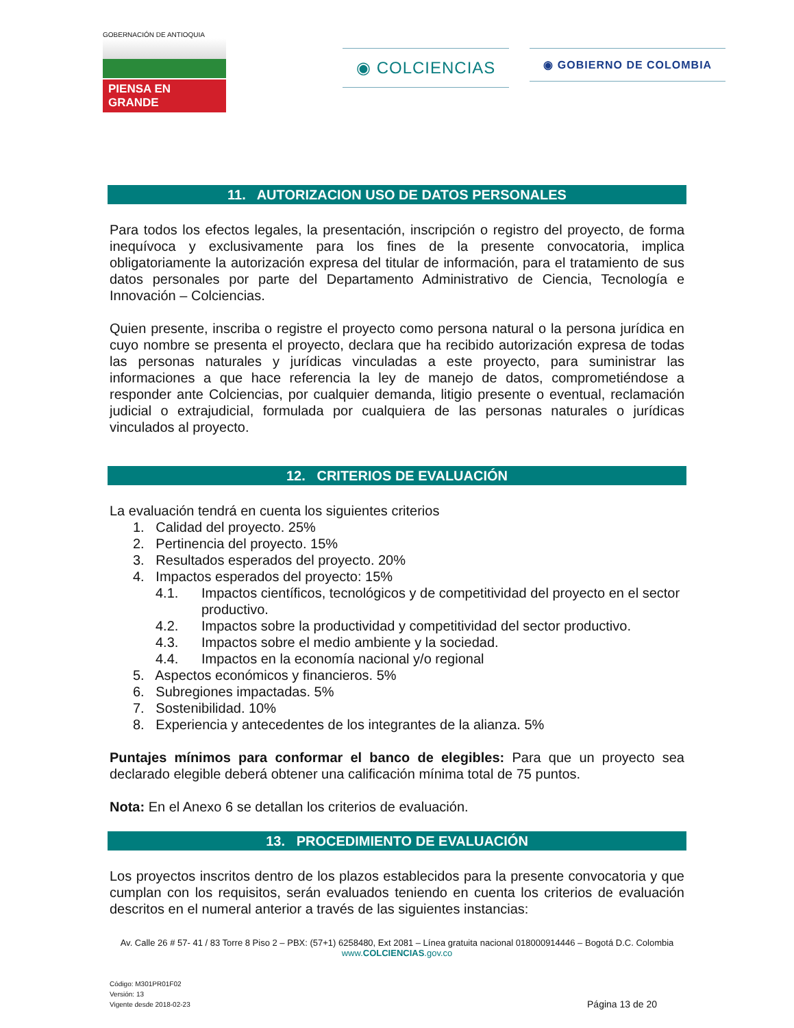GOBERNACIÓN DE ANTIOQUIA
PIENSA EN GRANDE
◉ COLCIENCIAS
◉ GOBIERNO DE COLOMBIA
11. AUTORIZACION USO DE DATOS PERSONALES
Para todos los efectos legales, la presentación, inscripción o registro del proyecto, de forma inequívoca y exclusivamente para los fines de la presente convocatoria, implica obligatoriamente la autorización expresa del titular de información, para el tratamiento de sus datos personales por parte del Departamento Administrativo de Ciencia, Tecnología e Innovación – Colciencias.
Quien presente, inscriba o registre el proyecto como persona natural o la persona jurídica en cuyo nombre se presenta el proyecto, declara que ha recibido autorización expresa de todas las personas naturales y jurídicas vinculadas a este proyecto, para suministrar las informaciones a que hace referencia la ley de manejo de datos, comprometiéndose a responder ante Colciencias, por cualquier demanda, litigio presente o eventual, reclamación judicial o extrajudicial, formulada por cualquiera de las personas naturales o jurídicas vinculados al proyecto.
12. CRITERIOS DE EVALUACIÓN
La evaluación tendrá en cuenta los siguientes criterios
1. Calidad del proyecto. 25%
2. Pertinencia del proyecto. 15%
3. Resultados esperados del proyecto. 20%
4. Impactos esperados del proyecto: 15%
4.1. Impactos científicos, tecnológicos y de competitividad del proyecto en el sector productivo.
4.2. Impactos sobre la productividad y competitividad del sector productivo.
4.3. Impactos sobre el medio ambiente y la sociedad.
4.4. Impactos en la economía nacional y/o regional
5. Aspectos económicos y financieros. 5%
6. Subregiones impactadas. 5%
7. Sostenibilidad. 10%
8. Experiencia y antecedentes de los integrantes de la alianza. 5%
Puntajes mínimos para conformar el banco de elegibles: Para que un proyecto sea declarado elegible deberá obtener una calificación mínima total de 75 puntos.
Nota: En el Anexo 6 se detallan los criterios de evaluación.
13. PROCEDIMIENTO DE EVALUACIÓN
Los proyectos inscritos dentro de los plazos establecidos para la presente convocatoria y que cumplan con los requisitos, serán evaluados teniendo en cuenta los criterios de evaluación descritos en el numeral anterior a través de las siguientes instancias:
Av. Calle 26 # 57- 41 / 83 Torre 8 Piso 2 – PBX: (57+1) 6258480, Ext 2081 – Línea gratuita nacional 018000914446 – Bogotá D.C. Colombia
www.COLCIENCIAS.gov.co
Código: M301PR01F02
Versión: 13
Vigente desde 2018-02-23
Página 13 de 20